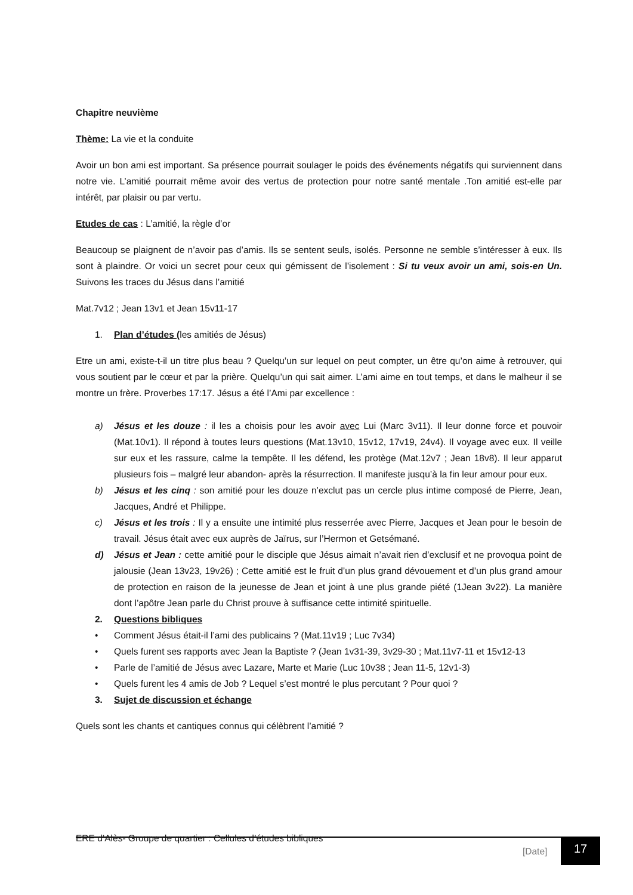Chapitre neuvième
Thème: La vie et la conduite
Avoir un bon ami est important. Sa présence pourrait soulager le poids des événements négatifs qui surviennent dans notre vie. L’amitié pourrait même avoir des vertus de protection pour notre santé mentale .Ton amitié est-elle par intérêt, par plaisir ou par vertu.
Etudes de cas : L’amitié, la règle d’or
Beaucoup se plaignent de n’avoir pas d’amis. Ils se sentent seuls, isolés. Personne ne semble s’intéresser à eux. Ils sont à plaindre. Or voici un secret pour ceux qui gémissent de l’isolement : Si tu veux avoir un ami, sois-en Un. Suivons les traces du Jésus dans l’amitié
Mat.7v12 ; Jean 13v1 et Jean 15v11-17
1. Plan d’études (les amitiés de Jésus)
Etre un ami, existe-t-il un titre plus beau ? Quelqu’un sur lequel on peut compter, un être qu’on aime à retrouver, qui vous soutient par le cœur et par la prière. Quelqu’un qui sait aimer. L’ami aime en tout temps, et dans le malheur il se montre un frère. Proverbes 17:17. Jésus a été l’Ami par excellence :
a) Jésus et les douze : il les a choisis pour les avoir avec Lui (Marc 3v11). Il leur donne force et pouvoir (Mat.10v1). Il répond à toutes leurs questions (Mat.13v10, 15v12, 17v19, 24v4). Il voyage avec eux. Il veille sur eux et les rassure, calme la tempête. Il les défend, les protège (Mat.12v7 ; Jean 18v8). Il leur apparut plusieurs fois – malgré leur abandon- après la résurrection. Il manifeste jusqu’à la fin leur amour pour eux.
b) Jésus et les cinq : son amitié pour les douze n’exclut pas un cercle plus intime composé de Pierre, Jean, Jacques, André et Philippe.
c) Jésus et les trois : Il y a ensuite une intimité plus resserrée avec Pierre, Jacques et Jean pour le besoin de travail. Jésus était avec eux auprès de Jaïrus, sur l’Hermon et Getsémané.
d) Jésus et Jean : cette amitié pour le disciple que Jésus aimait n’avait rien d’exclusif et ne provoqua point de jalousie (Jean 13v23, 19v26) ; Cette amitié est le fruit d’un plus grand dévouement et d’un plus grand amour de protection en raison de la jeunesse de Jean et joint à une plus grande piété (1Jean 3v22). La manière dont l’apôtre Jean parle du Christ prouve à suffisance cette intimité spirituelle.
2. Questions bibliques
• Comment Jésus était-il l’ami des publicains ? (Mat.11v19 ; Luc 7v34)
• Quels furent ses rapports avec Jean la Baptiste ? (Jean 1v31-39, 3v29-30 ; Mat.11v7-11 et 15v12-13
• Parle de l’amitié de Jésus avec Lazare, Marte et Marie (Luc 10v38 ; Jean 11-5, 12v1-3)
• Quels furent les 4 amis de Job ? Lequel s’est montré le plus percutant ? Pour quoi ?
3. Sujet de discussion et échange
Quels sont les chants et cantiques connus qui célèbrent l’amitié ?
ERE d’Alès- Groupe de quartier : Cellules d’études bibliques
[Date] 17